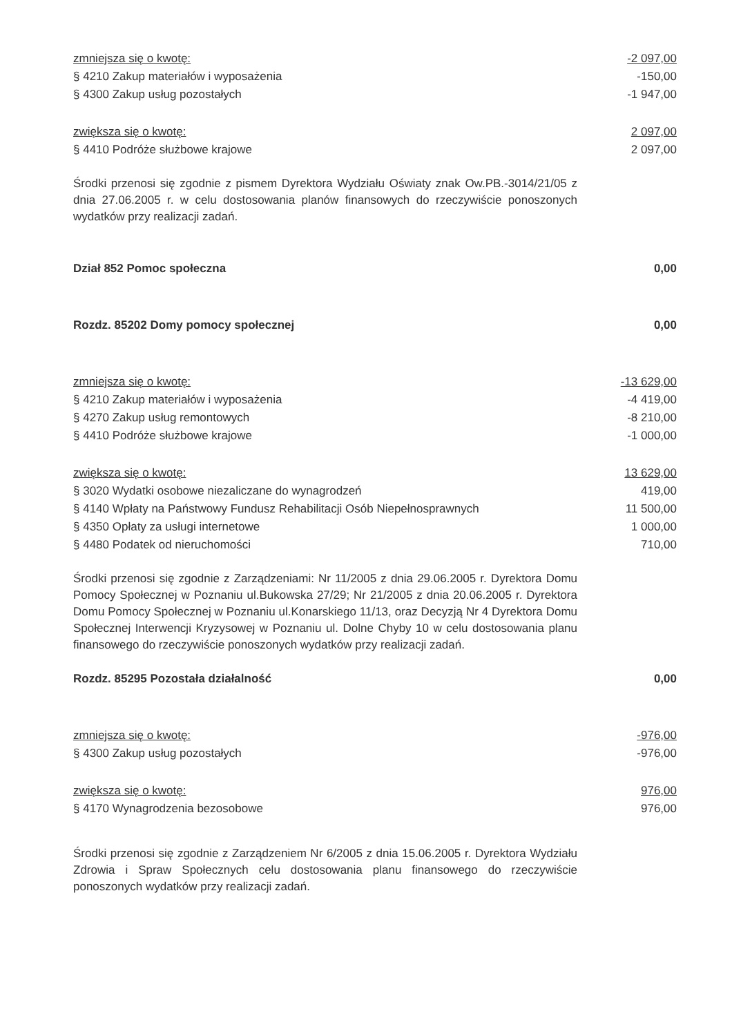| zmniejsza się o kwotę: | -2 097,00 |
| § 4210 Zakup materiałów i wyposażenia | -150,00 |
| § 4300 Zakup usług pozostałych | -1 947,00 |
| zwiększa się o kwotę: | 2 097,00 |
| § 4410 Podróże służbowe krajowe | 2 097,00 |
Środki przenosi się zgodnie z pismem Dyrektora Wydziału Oświaty znak Ow.PB.-3014/21/05 z dnia 27.06.2005 r. w celu dostosowania planów finansowych do rzeczywiście ponoszonych wydatków przy realizacji zadań.
| Dział 852 Pomoc społeczna | 0,00 |
| Rozdz. 85202 Domy pomocy społecznej | 0,00 |
| zmniejsza się o kwotę: | -13 629,00 |
| § 4210 Zakup materiałów i wyposażenia | -4 419,00 |
| § 4270 Zakup usług remontowych | -8 210,00 |
| § 4410 Podróże służbowe krajowe | -1 000,00 |
| zwiększa się o kwotę: | 13 629,00 |
| § 3020 Wydatki osobowe niezaliczane do wynagrodzeń | 419,00 |
| § 4140 Wpłaty na Państwowy Fundusz Rehabilitacji Osób Niepełnosprawnych | 11 500,00 |
| § 4350 Opłaty za usługi internetowe | 1 000,00 |
| § 4480 Podatek od nieruchomości | 710,00 |
Środki przenosi się zgodnie z Zarządzeniami: Nr 11/2005 z dnia 29.06.2005 r. Dyrektora Domu Pomocy Społecznej w Poznaniu ul.Bukowska 27/29; Nr 21/2005 z dnia 20.06.2005 r. Dyrektora Domu Pomocy Społecznej w Poznaniu ul.Konarskiego 11/13, oraz Decyzją Nr 4 Dyrektora Domu Społecznej Interwencji Kryzysowej w Poznaniu ul. Dolne Chyby 10 w celu dostosowania planu finansowego do rzeczywiście ponoszonych wydatków przy realizacji zadań.
| Rozdz. 85295 Pozostała działalność | 0,00 |
| zmniejsza się o kwotę: | -976,00 |
| § 4300 Zakup usług pozostałych | -976,00 |
| zwiększa się o kwotę: | 976,00 |
| § 4170 Wynagrodzenia bezosobowe | 976,00 |
Środki przenosi się zgodnie z Zarządzeniem Nr 6/2005 z dnia 15.06.2005 r. Dyrektora Wydziału Zdrowia i Spraw Społecznych celu dostosowania planu finansowego do rzeczywiście ponoszonych wydatków przy realizacji zadań.